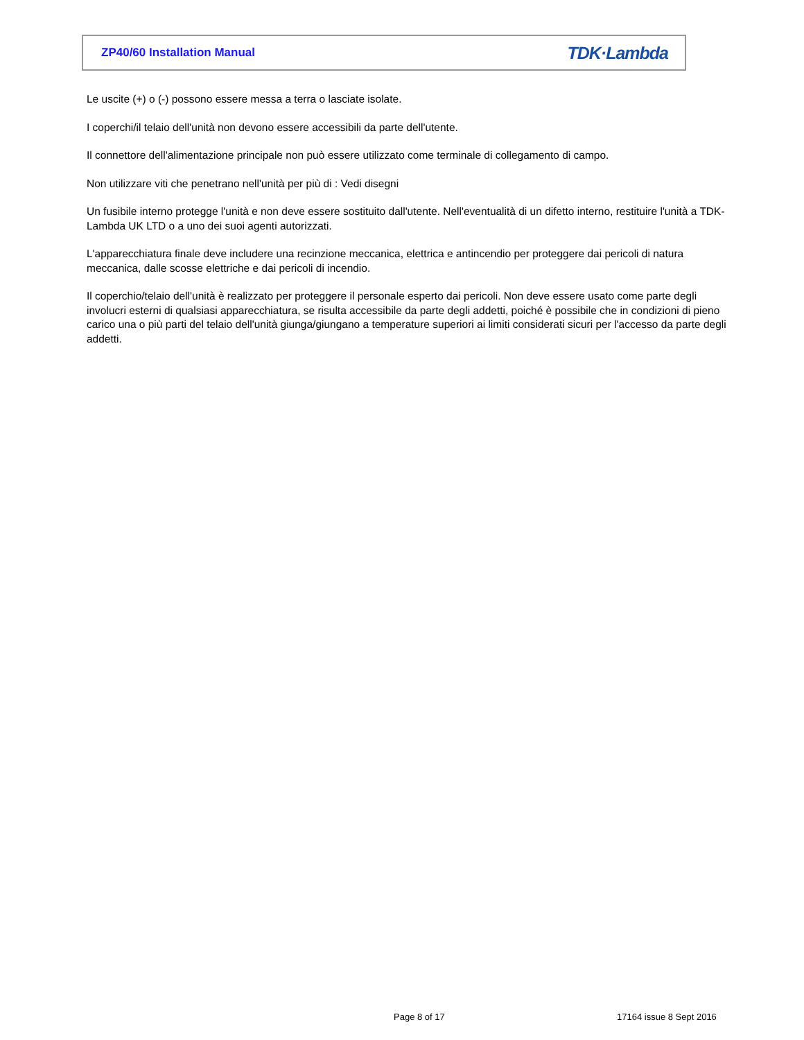ZP40/60 Installation Manual TDK·Lambda
Le uscite (+) o (-) possono essere messa a terra o lasciate isolate.
I coperchi/il telaio dell'unità non devono essere accessibili da parte dell'utente.
Il connettore dell'alimentazione principale non può essere utilizzato come terminale di collegamento di campo.
Non utilizzare viti che penetrano nell'unità per più di : Vedi disegni
Un fusibile interno protegge l'unità e non deve essere sostituito dall'utente. Nell'eventualità di un difetto interno, restituire l'unità a TDK-Lambda UK LTD o a uno dei suoi agenti autorizzati.
L'apparecchiatura finale deve includere una recinzione meccanica, elettrica e antincendio per proteggere dai pericoli di natura meccanica, dalle scosse elettriche e dai pericoli di incendio.
Il coperchio/telaio dell'unità è realizzato per proteggere il personale esperto dai pericoli. Non deve essere usato come parte degli involucri esterni di qualsiasi apparecchiatura, se risulta accessibile da parte degli addetti, poiché è possibile che in condizioni di pieno carico una o più parti del telaio dell'unità giunga/giungano a temperature superiori ai limiti considerati sicuri per l'accesso da parte degli addetti.
Page 8 of 17 17164 issue 8 Sept 2016